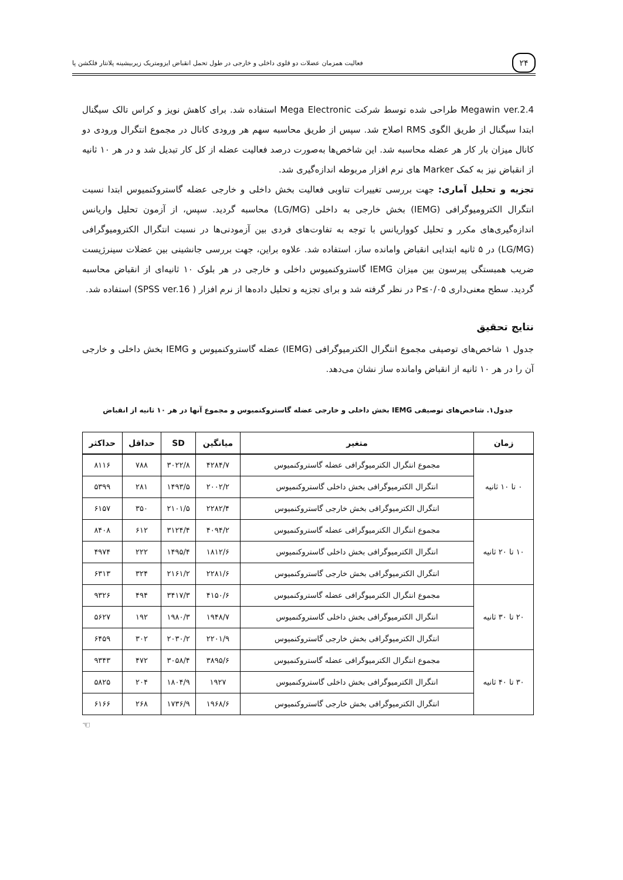۲۴
فعالیت همزمان عضلات دو قلوی داخلی و خارجی در طول تحمل انقباض ایزومتریک زیربیشینه پلانتار فلکشن پا
Megawin ver.2.4 طراحی شده توسط شرکت Mega Electronic استفاده شد. برای کاهش نویز و کراس تالک سیگنال ابتدا سیگنال از طریق الگوی RMS اصلاح شد. سپس از طریق محاسبه سهم هر ورودی کانال در مجموع انتگرال ورودی دو کانال میزان بار کار هر عضله محاسبه شد. این شاخص‌ها به‌صورت درصد فعالیت عضله از کل کار تبدیل شد و در هر ۱۰ ثانیه از انقباض نیز به کمک Marker های نرم افزار مربوطه اندازه‌گیری شد.
تجزیه و تحلیل آماری: جهت بررسی تغییرات تناوبی فعالیت بخش داخلی و خارجی عضله گاستروکنمیوس ابتدا نسبت انتگرال الکترومیوگرافی (IEMG) بخش خارجی به داخلی (LG/MG) محاسبه گردید. سپس، از آزمون تحلیل واریانس اندازه‌گیری‌های مکرر و تحلیل کوواریانس با توجه به تفاوت‌های فردی بین آزمودنی‌ها در نسبت انتگرال الکترومیوگرافی (LG/MG) در ۵ ثانیه ابتدایی انقباض وامانده ساز، استفاده شد. علاوه براین، جهت بررسی جانشینی بین عضلات سینرژیست ضریب همبستگی پیرسون بین میزان IEMG گاستروکنمیوس داخلی و خارجی در هر بلوک ۱۰ ثانیه‌ای از انقباض محاسبه گردید. سطح معنی‌داری P≤۰/۰۵ در نظر گرفته شد و برای تجزیه و تحلیل داده‌ها از نرم افزار ( SPSS ver.16) استفاده شد.
نتایج تحقیق
جدول ۱ شاخص‌های توصیفی مجموع انتگرال الکترمیوگرافی (IEMG) عضله گاستروکنمیوس و IEMG بخش داخلی و خارجی آن را در هر ۱۰ ثانیه از انقباض وامانده ساز نشان می‌دهد.
جدول۱. شاخص‌های توصیفی IEMG بخش داخلی و خارجی عضله گاستروکنمیوس و مجموع آنها در هر ۱۰ ثانیه از انقباض
| زمان | متغیر | میانگین | SD | حداقل | حداکثر |
| --- | --- | --- | --- | --- | --- |
| ۰ تا ۱۰ ثانیه | مجموع انتگرال الکترمیوگرافی عضله گاستروکنمیوس | ۴۲۸۴/۷ | ۳۰۲۲/۸ | ۷۸۸ | ۸۱۱۶ |
| | انتگرال الکترمیوگرافی بخش داخلی گاستروکنمیوس | ۲۰۰۲/۲ | ۱۴۹۳/۵ | ۲۸۱ | ۵۳۹۹ |
| | انتگرال الکترمیوگرافی بخش خارجی گاستروکنمیوس | ۲۲۸۲/۴ | ۲۱۰۱/۵ | ۳۵۰ | ۶۱۵۷ |
| ۱۰ تا ۲۰ ثانیه | مجموع انتگرال الکترمیوگرافی عضله گاستروکنمیوس | ۴۰۹۴/۲ | ۳۱۲۴/۴ | ۶۱۲ | ۸۴۰۸ |
| | انتگرال الکترمیوگرافی بخش داخلی گاستروکنمیوس | ۱۸۱۲/۶ | ۱۴۹۵/۴ | ۲۲۲ | ۴۹۷۴ |
| | انتگرال الکترمیوگرافی بخش خارجی گاستروکنمیوس | ۲۲۸۱/۶ | ۲۱۶۱/۲ | ۳۲۴ | ۶۳۱۳ |
| ۲۰ تا ۳۰ ثانیه | مجموع انتگرال الکترمیوگرافی عضله گاستروکنمیوس | ۴۱۵۰/۶ | ۳۴۱۷/۳ | ۴۹۴ | ۹۳۲۶ |
| | انتگرال الکترمیوگرافی بخش داخلی گاستروکنمیوس | ۱۹۴۸/۷ | ۱۹۸۰/۳ | ۱۹۲ | ۵۶۲۷ |
| | انتگرال الکترمیوگرافی بخش خارجی گاستروکنمیوس | ۲۲۰۱/۹ | ۲۰۳۰/۲ | ۳۰۲ | ۶۴۵۹ |
| ۳۰ تا ۴۰ ثانیه | مجموع انتگرال الکترمیوگرافی عضله گاستروکنمیوس | ۳۸۹۵/۶ | ۳۰۵۸/۴ | ۴۷۲ | ۹۳۴۳ |
| | انتگرال الکترمیوگرافی بخش داخلی گاستروکنمیوس | ۱۹۲۷ | ۱۸۰۴/۹ | ۲۰۴ | ۵۸۲۵ |
| | انتگرال الکترمیوگرافی بخش خارجی گاستروکنمیوس | ۱۹۶۸/۶ | ۱۷۳۶/۹ | ۲۶۸ | ۶۱۶۶ |
☜